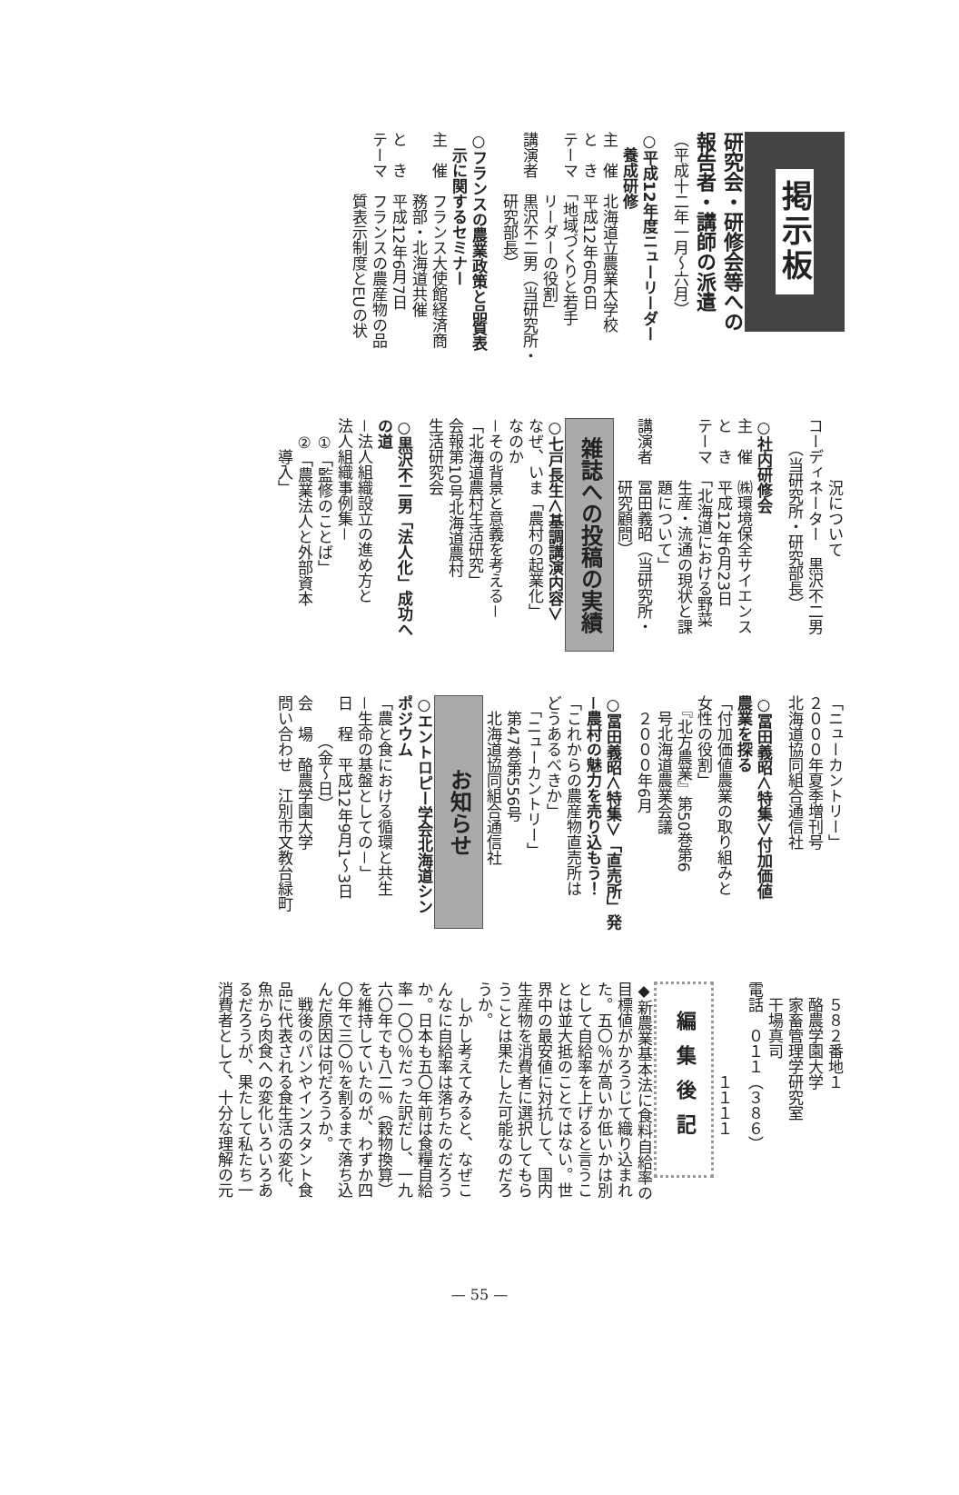掲示板
研究会・研修会等への
報告者・講師の派遣
（平成十二年一月～六月）
○平成12年度ニューリーダー
　養成研修
主　催　北海道立農業大学校
と　き　平成12年6月6日
テーマ　「地域づくりと若手
　　　　リーダーの役割」
講演者　黒沢不二男（当研究所・
　　　　研究部長）
○フランスの農業政策と品質表
　示に関するセミナー
主　催　フランス大使館経済商
　　　　務部・北海道共催
と　き　平成12年6月7日
テーマ　フランスの農産物の品
　　　　質表示制度とEUの状
　　　　況について
コーディネーター　黒沢不二男
　　（当研究所・研究部長）
○社内研修会
主　催　㈱環境保全サイエンス
と　き　平成12年6月23日
テーマ　「北海道における野菜
　　　　生産・流通の現状と課
　　　　題について」
講演者　冨田義昭（当研究所・
　　　　研究顧問）
雑誌への投稿の実績
○七戸長生＜基調講演内容＞
なぜ、いま「農村の起業化」
なのか
－その背景と意義を考える－
「北海道農村生活研究」
会報第10号北海道農村
生活研究会
○黒沢不二男「法人化」成功へ
の道
－法人組織設立の進め方と
法人組織事例集－
　①「監修のことば」
　②「農業法人と外部資本
　　導入」
「ニューカントリー」
２０００年夏季増刊号
北海道協同組合通信社
○冨田義昭＜特集＞付加価値
農業を探る
「付加価値農業の取り組みと
女性の役割」
　『北方農業』第50巻第6
　号北海道農業会議
　２０００年6月
○冨田義昭＜特集＞「直売所」発
－農村の魅力を売り込もう！
「これからの農産物直売所は
どうあるべきか」
　「ニューカントリー」
　第47巻第556号
　北海道協同組合通信社
お知らせ
○エントロピー学会北海道シン
ポジウム
「農と食における循環と共生
－生命の基盤としての－」
日　程　平成12年9月1～3日
　　　（金～日）
会　場　酪農学園大学
問い合わせ　江別市文教台緑町
　５８２番地１
　酪農学園大学
　家畜管理学研究室
　干場真司
電話　０１１（３８６）
　　　　　　１１１１
編集後記
◆新農業基本法に食料自給率の
目標値がかろうじて織り込まれ
た。五〇％が高いか低いかは別
として自給率を上げると言うこ
とは並大抵のことではない。世
界中の最安値に対抗して、国内
生産物を消費者に選択してもら
うことは果たした可能なのだろ
うか。
　しかし考えてみると、なぜこ
んなに自給率は落ちたのだろう
か。日本も五〇年前は食糧自給
率一〇〇％だった訳だし、一九
六〇年でも八二％（穀物換算）
を維持していたのが、わずか四
〇年で三〇％を割るまで落ち込
んだ原因は何だろうか。
　戦後のパンやインスタント食
品に代表される食生活の変化、
魚から肉食への変化いろいろあ
るだろうが、果たして私たち一
消費者として、十分な理解の元
— 55 —